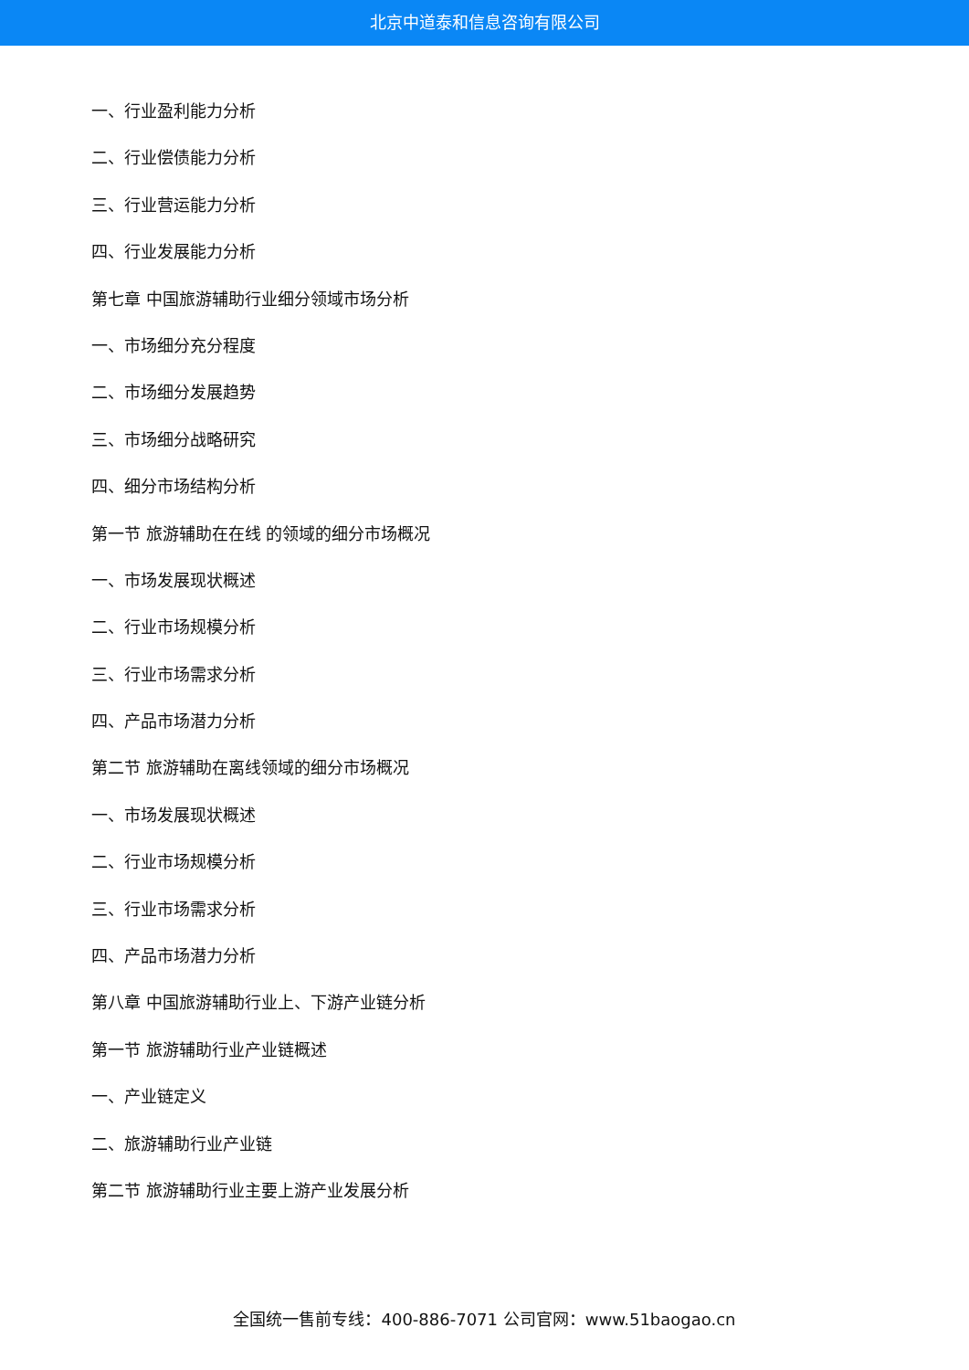北京中道泰和信息咨询有限公司
一、行业盈利能力分析
二、行业偿债能力分析
三、行业营运能力分析
四、行业发展能力分析
第七章 中国旅游辅助行业细分领域市场分析
一、市场细分充分程度
二、市场细分发展趋势
三、市场细分战略研究
四、细分市场结构分析
第一节 旅游辅助在在线 的领域的细分市场概况
一、市场发展现状概述
二、行业市场规模分析
三、行业市场需求分析
四、产品市场潜力分析
第二节 旅游辅助在离线领域的细分市场概况
一、市场发展现状概述
二、行业市场规模分析
三、行业市场需求分析
四、产品市场潜力分析
第八章 中国旅游辅助行业上、下游产业链分析
第一节 旅游辅助行业产业链概述
一、产业链定义
二、旅游辅助行业产业链
第二节 旅游辅助行业主要上游产业发展分析
全国统一售前专线：400-886-7071 公司官网：www.51baogao.cn